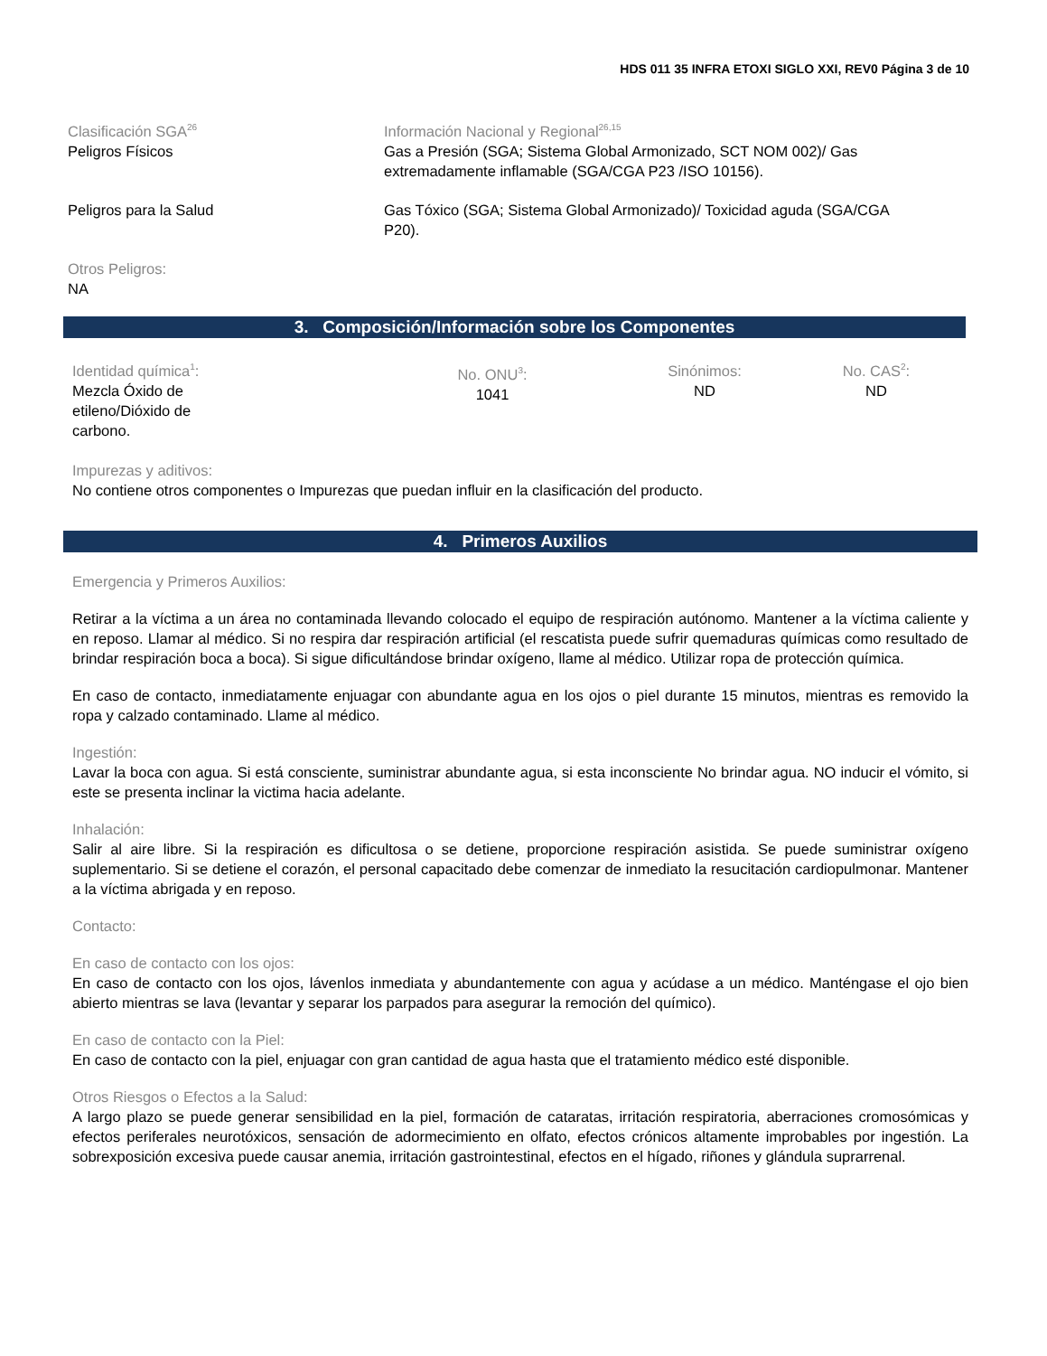HDS 011 35 INFRA ETOXI SIGLO XXI, REV0 Página 3 de 10
Clasificación SGA<sup>26</sup>
Peligros Físicos
Información Nacional y Regional<sup>26,15</sup>
Gas a Presión (SGA; Sistema Global Armonizado, SCT NOM 002)/ Gas extremadamente inflamable (SGA/CGA P23 /ISO 10156).
Peligros para la Salud Gas Tóxico (SGA; Sistema Global Armonizado)/ Toxicidad aguda (SGA/CGA P20).
Otros Peligros:
NA
3. Composición/Información sobre los Componentes
Identidad química<sup>1</sup>:
Mezcla Óxido de
etileno/Dióxido de
carbono.
No. ONU<sup>3</sup>:
1041
Sinónimos:
ND
No. CAS<sup>2</sup>:
ND
Impurezas y aditivos:
No contiene otros componentes o Impurezas que puedan influir en la clasificación del producto.
4. Primeros Auxilios
Emergencia y Primeros Auxilios:
Retirar a la víctima a un área no contaminada llevando colocado el equipo de respiración autónomo. Mantener a la víctima caliente y en reposo. Llamar al médico. Si no respira dar respiración artificial (el rescatista puede sufrir quemaduras químicas como resultado de brindar respiración boca a boca). Si sigue dificultándose brindar oxígeno, llame al médico. Utilizar ropa de protección química.
En caso de contacto, inmediatamente enjuagar con abundante agua en los ojos o piel durante 15 minutos, mientras es removido la ropa y calzado contaminado. Llame al médico.
Ingestión:
Lavar la boca con agua. Si está consciente, suministrar abundante agua, si esta inconsciente No brindar agua. NO inducir el vómito, si este se presenta inclinar la victima hacia adelante.
Inhalación:
Salir al aire libre. Si la respiración es dificultosa o se detiene, proporcione respiración asistida. Se puede suministrar oxígeno suplementario. Si se detiene el corazón, el personal capacitado debe comenzar de inmediato la resucitación cardiopulmonar. Mantener a la víctima abrigada y en reposo.
Contacto:
En caso de contacto con los ojos:
En caso de contacto con los ojos, lávenlos inmediata y abundantemente con agua y acúdase a un médico. Manténgase el ojo bien abierto mientras se lava (levantar y separar los parpados para asegurar la remoción del químico).
En caso de contacto con la Piel:
En caso de contacto con la piel, enjuagar con gran cantidad de agua hasta que el tratamiento médico esté disponible.
Otros Riesgos o Efectos a la Salud:
A largo plazo se puede generar sensibilidad en la piel, formación de cataratas, irritación respiratoria, aberraciones cromosómicas y efectos periferales neurotóxicos, sensación de adormecimiento en olfato, efectos crónicos altamente improbables por ingestión. La sobrexposición excesiva puede causar anemia, irritación gastrointestinal, efectos en el hígado, riñones y glándula suprarrenal.